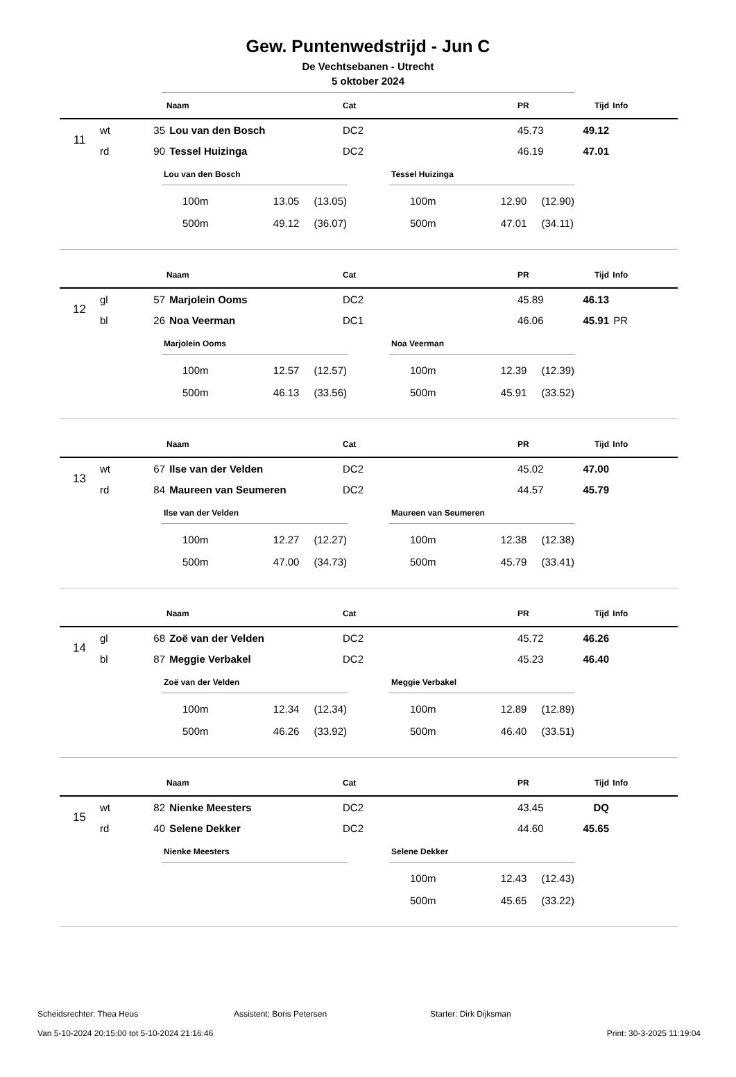Gew. Puntenwedstrijd - Jun C
De Vechtsebanen - Utrecht
5 oktober 2024
| | | | Naam | Cat | PR | Tijd | Info |
| --- | --- | --- | --- | --- | --- | --- | --- |
| 11 | wt | 35 | Lou van den Bosch | DC2 | 45.73 | 49.12 | |
| | rd | 90 | Tessel Huizinga | DC2 | 46.19 | 47.01 | |
Lou van den Bosch
| 100m | 13.05 | (13.05) |
| 500m | 49.12 | (36.07) |
Tessel Huizinga
| 100m | 12.90 | (12.90) |
| 500m | 47.01 | (34.11) |
| | | | Naam | Cat | PR | Tijd | Info |
| --- | --- | --- | --- | --- | --- | --- | --- |
| 12 | gl | 57 | Marjolein Ooms | DC2 | 45.89 | 46.13 | |
| | bl | 26 | Noa Veerman | DC1 | 46.06 | 45.91 | PR |
Marjolein Ooms
| 100m | 12.57 | (12.57) |
| 500m | 46.13 | (33.56) |
Noa Veerman
| 100m | 12.39 | (12.39) |
| 500m | 45.91 | (33.52) |
| | | | Naam | Cat | PR | Tijd | Info |
| --- | --- | --- | --- | --- | --- | --- | --- |
| 13 | wt | 67 | Ilse van der Velden | DC2 | 45.02 | 47.00 | |
| | rd | 84 | Maureen van Seumeren | DC2 | 44.57 | 45.79 | |
Ilse van der Velden
| 100m | 12.27 | (12.27) |
| 500m | 47.00 | (34.73) |
Maureen van Seumeren
| 100m | 12.38 | (12.38) |
| 500m | 45.79 | (33.41) |
| | | | Naam | Cat | PR | Tijd | Info |
| --- | --- | --- | --- | --- | --- | --- | --- |
| 14 | gl | 68 | Zoë van der Velden | DC2 | 45.72 | 46.26 | |
| | bl | 87 | Meggie Verbakel | DC2 | 45.23 | 46.40 | |
Zoë van der Velden
| 100m | 12.34 | (12.34) |
| 500m | 46.26 | (33.92) |
Meggie Verbakel
| 100m | 12.89 | (12.89) |
| 500m | 46.40 | (33.51) |
| | | | Naam | Cat | PR | Tijd | Info |
| --- | --- | --- | --- | --- | --- | --- | --- |
| 15 | wt | 82 | Nienke Meesters | DC2 | 43.45 | DQ | |
| | rd | 40 | Selene Dekker | DC2 | 44.60 | 45.65 | |
Nienke Meesters Selene Dekker
| 100m | 12.43 | (12.43) |
| 500m | 45.65 | (33.22) |
Scheidsrechter: Thea Heus Assistent: Boris Petersen Starter: Dirk Dijksman
Van 5-10-2024 20:15:00 tot 5-10-2024 21:16:46 Print: 30-3-2025 11:19:04